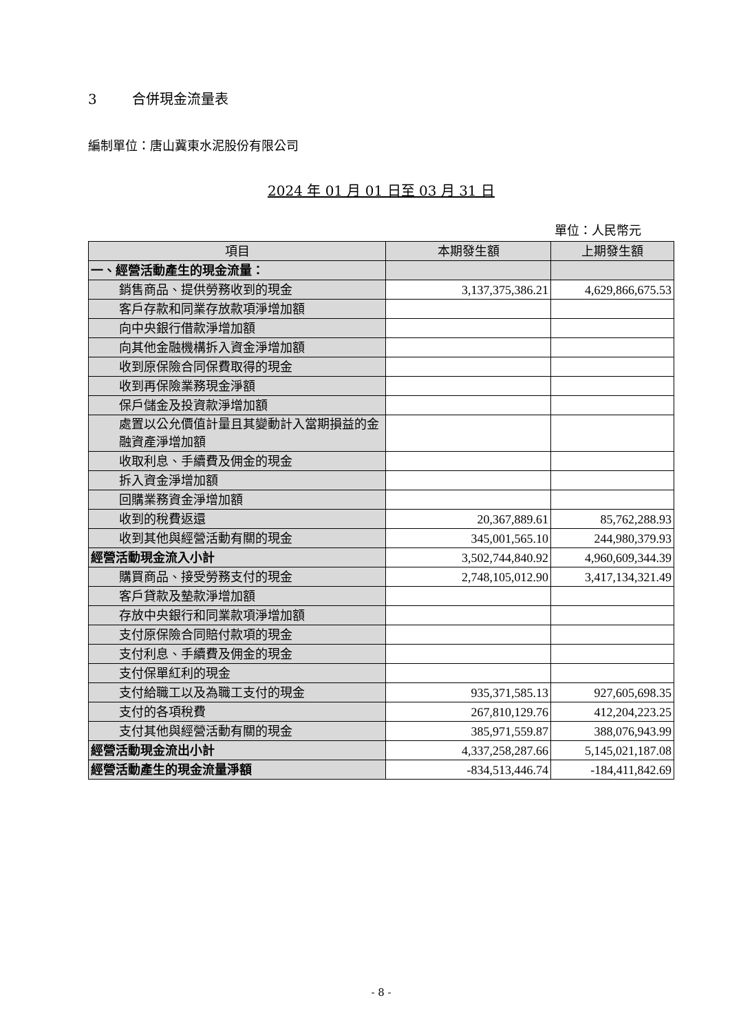3 合併現金流量表
編制單位：唐山冀東水泥股份有限公司
2024 年 01 月 01 日至 03 月 31 日
單位：人民幣元
| 項目 | 本期發生額 | 上期發生額 |
| --- | --- | --- |
| 一、經營活動產生的現金流量： | | |
| 銷售商品、提供勞務收到的現金 | 3,137,375,386.21 | 4,629,866,675.53 |
| 客戶存款和同業存放款項淨增加額 | | |
| 向中央銀行借款淨增加額 | | |
| 向其他金融機構拆入資金淨增加額 | | |
| 收到原保險合同保費取得的現金 | | |
| 收到再保險業務現金淨額 | | |
| 保戶儲金及投資款淨增加額 | | |
| 處置以公允價值計量且其變動計入當期損益的金融資產淨增加額 | | |
| 收取利息、手續費及佣金的現金 | | |
| 拆入資金淨增加額 | | |
| 回購業務資金淨增加額 | | |
| 收到的稅費返還 | 20,367,889.61 | 85,762,288.93 |
| 收到其他與經營活動有關的現金 | 345,001,565.10 | 244,980,379.93 |
| 經營活動現金流入小計 | 3,502,744,840.92 | 4,960,609,344.39 |
| 購買商品、接受勞務支付的現金 | 2,748,105,012.90 | 3,417,134,321.49 |
| 客戶貸款及墊款淨增加額 | | |
| 存放中央銀行和同業款項淨增加額 | | |
| 支付原保險合同賠付款項的現金 | | |
| 支付利息、手續費及佣金的現金 | | |
| 支付保單紅利的現金 | | |
| 支付給職工以及為職工支付的現金 | 935,371,585.13 | 927,605,698.35 |
| 支付的各項稅費 | 267,810,129.76 | 412,204,223.25 |
| 支付其他與經營活動有關的現金 | 385,971,559.87 | 388,076,943.99 |
| 經營活動現金流出小計 | 4,337,258,287.66 | 5,145,021,187.08 |
| 經營活動產生的現金流量淨額 | -834,513,446.74 | -184,411,842.69 |
- 8 -